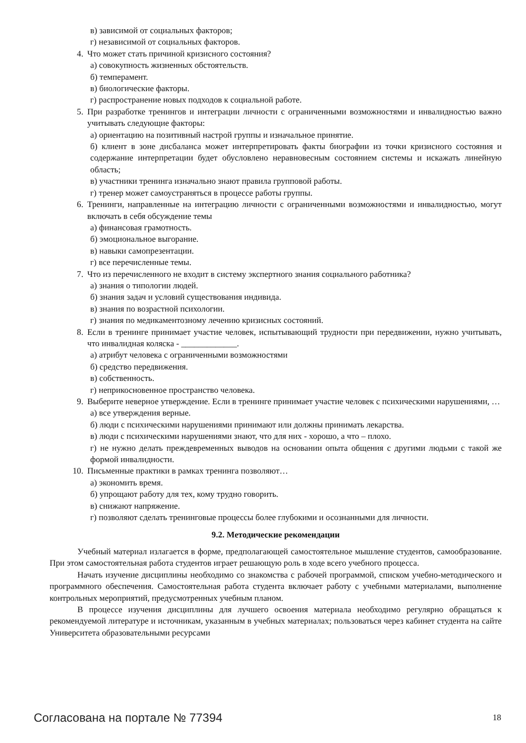в) зависимой от социальных факторов;
г) независимой от социальных факторов.
4. Что может стать причиной кризисного состояния?
а) совокупность жизненных обстоятельств.
б) темперамент.
в) биологические факторы.
г) распространение новых подходов к социальной работе.
5. При разработке тренингов и интеграции личности с ограниченными возможностями и инвалидностью важно учитывать следующие факторы:
а) ориентацию на позитивный настрой группы и изначальное принятие.
б) клиент в зоне дисбаланса может интерпретировать факты биографии из точки кризисного состояния и содержание интерпретации будет обусловлено неравновесным состоянием системы и искажать линейную область;
в) участники тренинга изначально знают правила групповой работы.
г) тренер может самоустраняться в процессе работы группы.
6. Тренинги, направленные на интеграцию личности с ограниченными возможностями и инвалидностью, могут включать в себя обсуждение темы
а) финансовая грамотность.
б) эмоциональное выгорание.
в) навыки самопрезентации.
г) все перечисленные темы.
7. Что из перечисленного не входит в систему экспертного знания социального работника?
а) знания о типологии людей.
б) знания задач и условий существования индивида.
в) знания по возрастной психологии.
г) знания по медикаментозному лечению кризисных состояний.
8. Если в тренинге принимает участие человек, испытывающий трудности при передвижении, нужно учитывать, что инвалидная коляска - _____________.
а) атрибут человека с ограниченными возможностями
б) средство передвижения.
в) собственность.
г) неприкосновенное пространство человека.
9. Выберите неверное утверждение. Если в тренинге принимает участие человек с психическими нарушениями, …
а) все утверждения верные.
б) люди с психическими нарушениями принимают или должны принимать лекарства.
в) люди с психическими нарушениями знают, что для них - хорошо, а что – плохо.
г) не нужно делать преждевременных выводов на основании опыта общения с другими людьми с такой же формой инвалидности.
10. Письменные практики в рамках тренинга позволяют…
а) экономить время.
б) упрощают работу для тех, кому трудно говорить.
в) снижают напряжение.
г) позволяют сделать тренинговые процессы более глубокими и осознанными для личности.
9.2. Методические рекомендации
Учебный материал излагается в форме, предполагающей самостоятельное мышление студентов, самообразование. При этом самостоятельная работа студентов играет решающую роль в ходе всего учебного процесса.
Начать изучение дисциплины необходимо со знакомства с рабочей программой, списком учебно-методического и программного обеспечения. Самостоятельная работа студента включает работу с учебными материалами, выполнение контрольных мероприятий, предусмотренных учебным планом.
В процессе изучения дисциплины для лучшего освоения материала необходимо регулярно обращаться к рекомендуемой литературе и источникам, указанным в учебных материалах; пользоваться через кабинет студента на сайте Университета образовательными ресурсами
Согласована на портале № 77394 18